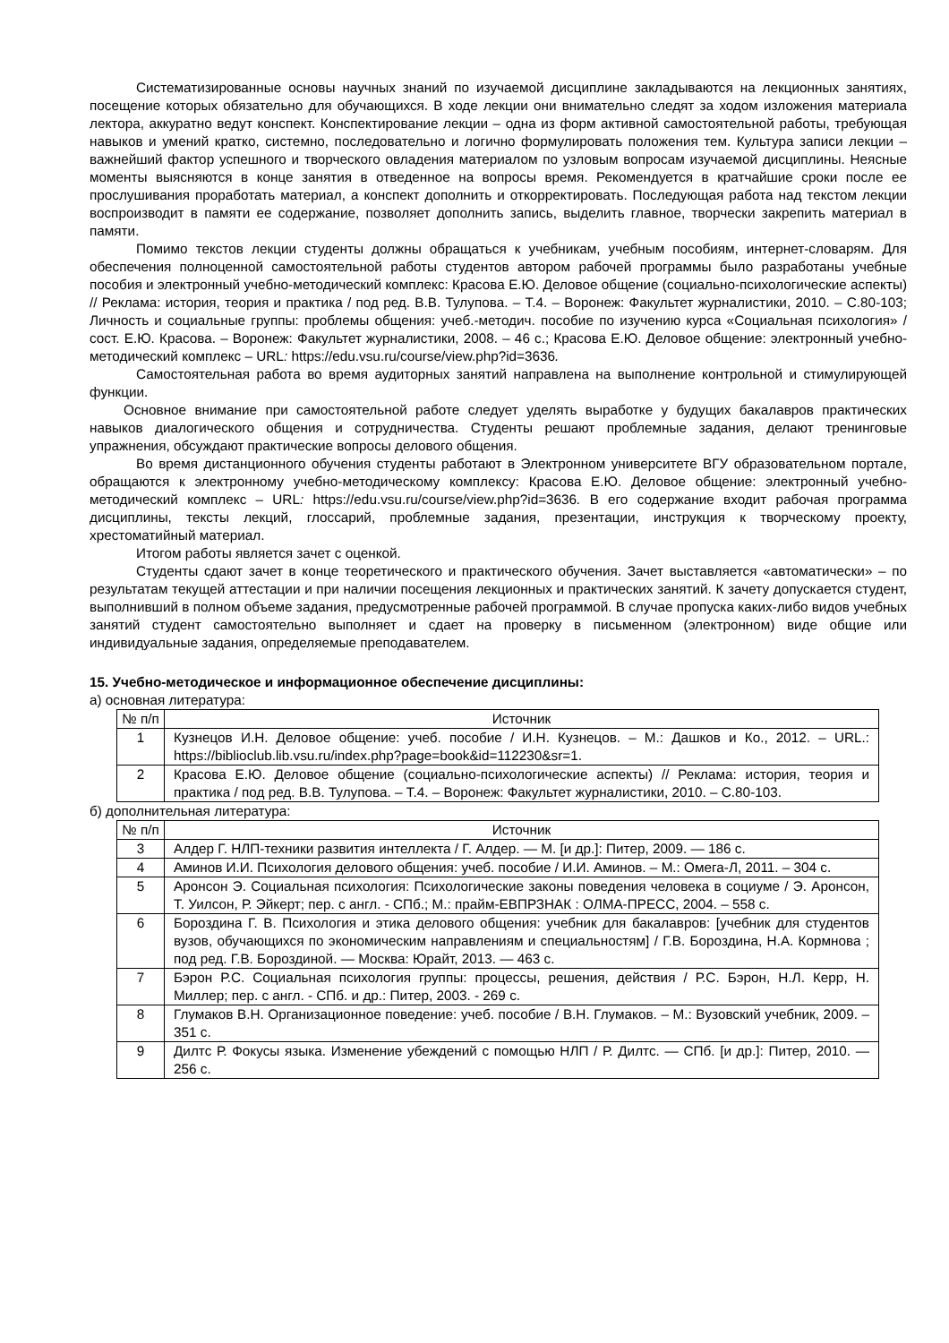Систематизированные основы научных знаний по изучаемой дисциплине закладываются на лекционных занятиях, посещение которых обязательно для обучающихся. В ходе лекции они внимательно следят за ходом изложения материала лектора, аккуратно ведут конспект. Конспектирование лекции – одна из форм активной самостоятельной работы, требующая навыков и умений кратко, системно, последовательно и логично формулировать положения тем. Культура записи лекции – важнейший фактор успешного и творческого овладения материалом по узловым вопросам изучаемой дисциплины. Неясные моменты выясняются в конце занятия в отведенное на вопросы время. Рекомендуется в кратчайшие сроки после ее прослушивания проработать материал, а конспект дополнить и откорректировать. Последующая работа над текстом лекции воспроизводит в памяти ее содержание, позволяет дополнить запись, выделить главное, творчески закрепить материал в памяти.
Помимо текстов лекции студенты должны обращаться к учебникам, учебным пособиям, интернет-словарям. Для обеспечения полноценной самостоятельной работы студентов автором рабочей программы было разработаны учебные пособия и электронный учебно-методический комплекс: Красова Е.Ю. Деловое общение (социально-психологические аспекты) // Реклама: история, теория и практика / под ред. В.В. Тулупова. – Т.4. – Воронеж: Факультет журналистики, 2010. – С.80-103; Личность и социальные группы: проблемы общения: учеб.-методич. пособие по изучению курса «Социальная психология» / сост. Е.Ю. Красова. – Воронеж: Факультет журналистики, 2008. – 46 с.; Красова Е.Ю. Деловое общение: электронный учебно-методический комплекс – URL: https://edu.vsu.ru/course/view.php?id=3636.
Самостоятельная работа во время аудиторных занятий направлена на выполнение контрольной и стимулирующей функции.
Основное внимание при самостоятельной работе следует уделять выработке у будущих бакалавров практических навыков диалогического общения и сотрудничества. Студенты решают проблемные задания, делают тренинговые упражнения, обсуждают практические вопросы делового общения.
Во время дистанционного обучения студенты работают в Электронном университете ВГУ образовательном портале, обращаются к электронному учебно-методическому комплексу: Красова Е.Ю. Деловое общение: электронный учебно-методический комплекс – URL: https://edu.vsu.ru/course/view.php?id=3636. В его содержание входит рабочая программа дисциплины, тексты лекций, глоссарий, проблемные задания, презентации, инструкция к творческому проекту, хрестоматийный материал.
Итогом работы является зачет с оценкой.
Студенты сдают зачет в конце теоретического и практического обучения. Зачет выставляется «автоматически» – по результатам текущей аттестации и при наличии посещения лекционных и практических занятий. К зачету допускается студент, выполнивший в полном объеме задания, предусмотренные рабочей программой. В случае пропуска каких-либо видов учебных занятий студент самостоятельно выполняет и сдает на проверку в письменном (электронном) виде общие или индивидуальные задания, определяемые преподавателем.
15. Учебно-методическое и информационное обеспечение дисциплины:
а) основная литература:
| № п/п | Источник |
| --- | --- |
| 1 | Кузнецов И.Н. Деловое общение: учеб. пособие / И.Н. Кузнецов. – М.: Дашков и Ко., 2012. – URL.: https://biblioclub.lib.vsu.ru/index.php?page=book&id=112230&sr=1. |
| 2 | Красова Е.Ю. Деловое общение (социально-психологические аспекты) // Реклама: история, теория и практика / под ред. В.В. Тулупова. – Т.4. – Воронеж: Факультет журналистики, 2010. – С.80-103. |
б) дополнительная литература:
| № п/п | Источник |
| --- | --- |
| 3 | Алдер Г. НЛП-техники развития интеллекта / Г. Алдер. — М. [и др.]: Питер, 2009. — 186 с. |
| 4 | Аминов И.И. Психология делового общения: учеб. пособие / И.И. Аминов. – М.: Омега-Л, 2011. – 304 с. |
| 5 | Аронсон Э. Социальная психология: Психологические законы поведения человека в социуме / Э. Аронсон, Т. Уилсон, Р. Эйкерт; пер. с англ. - СПб.; М.: прайм-ЕВПРЗНАК : ОЛМА-ПРЕСС, 2004. – 558 с. |
| 6 | Бороздина Г. В. Психология и этика делового общения: учебник для бакалавров: [учебник для студентов вузов, обучающихся по экономическим направлениям и специальностям] / Г.В. Бороздина, Н.А. Кормнова ; под ред. Г.В. Бороздиной. — Москва: Юрайт, 2013. — 463 с. |
| 7 | Бэрон Р.С. Социальная психология группы: процессы, решения, действия / Р.С. Бэрон, Н.Л. Керр, Н. Миллер; пер. с англ. - СПб. и др.: Питер, 2003. - 269 с. |
| 8 | Глумаков В.Н. Организационное поведение: учеб. пособие / В.Н. Глумаков. – М.: Вузовский учебник, 2009. – 351 с. |
| 9 | Дилтс Р. Фокусы языка. Изменение убеждений с помощью НЛП / Р. Дилтс. — СПб. [и др.]: Питер, 2010. — 256 с. |